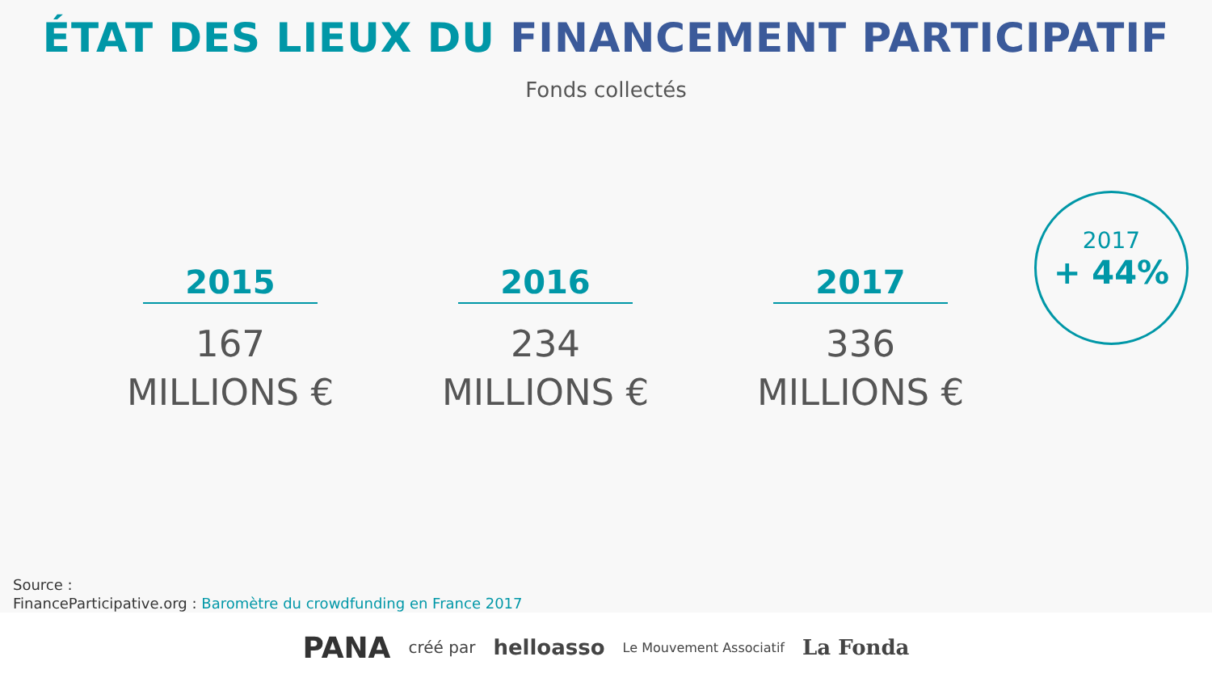ÉTAT DES LIEUX DU FINANCEMENT PARTICIPATIF
Fonds collectés
2015
167
MILLIONS €
2016
234
MILLIONS €
2017
336
MILLIONS €
2017
+ 44%
Source :
FinanceParticipative.org : Baromètre du crowdfunding en France 2017
PANA créé par helloasso Le Mouvement Associatif La Fonda